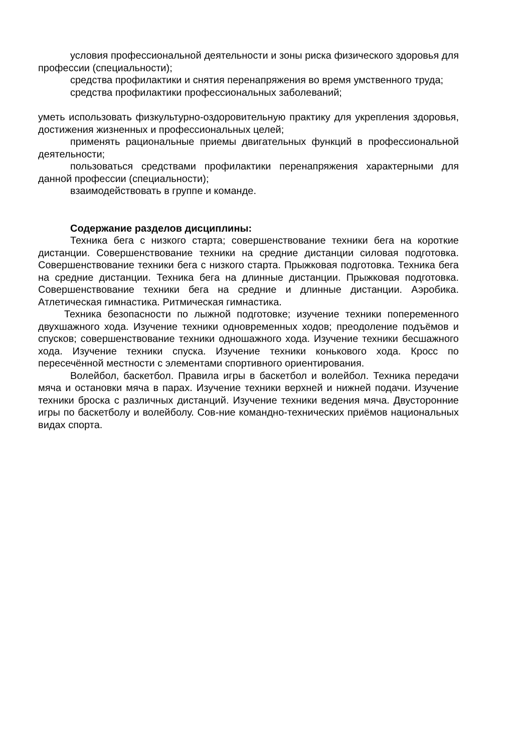условия профессиональной деятельности и зоны риска физического здоровья для профессии (специальности);
средства профилактики и снятия перенапряжения во время умственного труда;
средства профилактики профессиональных заболеваний;
уметь использовать физкультурно-оздоровительную практику для укрепления здоровья, достижения жизненных и профессиональных целей;
применять рациональные приемы двигательных функций в профессиональной деятельности;
пользоваться средствами профилактики перенапряжения характерными для данной профессии (специальности);
взаимодействовать в группе и команде.
Содержание разделов дисциплины:
Техника бега с низкого старта; совершенствование техники бега на короткие дистанции. Совершенствование техники на средние дистанции силовая подготовка. Совершенствование техники бега с низкого старта. Прыжковая подготовка. Техника бега на средние дистанции. Техника бега на длинные дистанции. Прыжковая подготовка. Совершенствование техники бега на средние и длинные дистанции. Аэробика. Атлетическая гимнастика. Ритмическая гимнастика.
Техника безопасности по лыжной подготовке; изучение техники попеременного двухшажного хода. Изучение техники одновременных ходов; преодоление подъёмов и спусков; совершенствование техники одношажного хода. Изучение техники бесшажного хода. Изучение техники спуска. Изучение техники конькового хода. Кросс по пересечённой местности с элементами спортивного ориентирования.
Волейбол, баскетбол. Правила игры в баскетбол и волейбол. Техника передачи мяча и остановки мяча в парах. Изучение техники верхней и нижней подачи. Изучение техники броска с различных дистанций. Изучение техники ведения мяча. Двусторонние игры по баскетболу и волейболу. Сов-ние командно-технических приёмов национальных видах спорта.